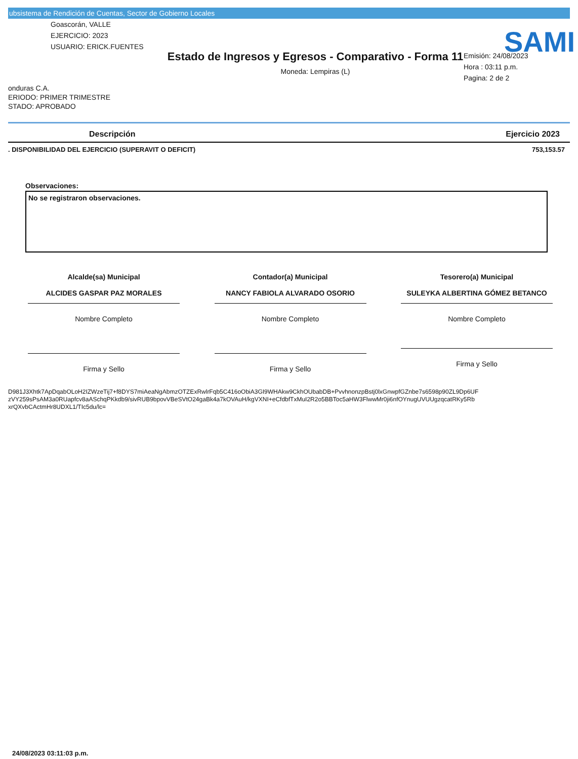ubsistema de Rendición de Cuentas, Sector de Gobierno Locales
SAMI
Goascorán, VALLE
EJERCICIO: 2023
USUARIO: ERICK.FUENTES
Estado de Ingresos y Egresos - Comparativo - Forma 11
Moneda: Lempiras (L)
Emisión: 24/08/2023
Hora : 03:11 p.m.
Pagina: 2 de 2
onduras C.A.
ERIODO: PRIMER TRIMESTRE
STADO: APROBADO
| Descripción | Ejercicio 2023 |
| --- | --- |
| . DISPONIBILIDAD DEL EJERCICIO (SUPERAVIT O DEFICIT) | 753,153.57 |
Observaciones:
No se registraron observaciones.
Alcalde(sa) Municipal
ALCIDES GASPAR PAZ MORALES
Nombre Completo
Firma y Sello
Contador(a) Municipal
NANCY FABIOLA ALVARADO OSORIO
Nombre Completo
Firma y Sello
Tesorero(a) Municipal
SULEYKA ALBERTINA GÓMEZ BETANCO
Nombre Completo
Firma y Sello
D981J3Xhtk7ApDqabOLoH2IZWzeTij7+f8DYS7miAeaNgAbmzOTZExRwlrFqb5C416oObiA3GI9WHAkw9CkhOUbabDB+PvvhnonzpBstj0lxGnwpfGZnbe7s6598p90ZL9Dp6UF
zVY259sPsAM3a0RUapfcv8aASchqPKkdb9/sivRUB9bpovVBeSVtO24gaBk4a7kOVAuH/kgVXNI+eCfdbfTxMuI2R2o5BBToc5aHW3FlwwMr0ji6nfOYnugUVUUgzqcatRKy5Rb
xrQXvbCActmHr8UDXL1/TIc5du/lc=
24/08/2023 03:11:03 p.m.